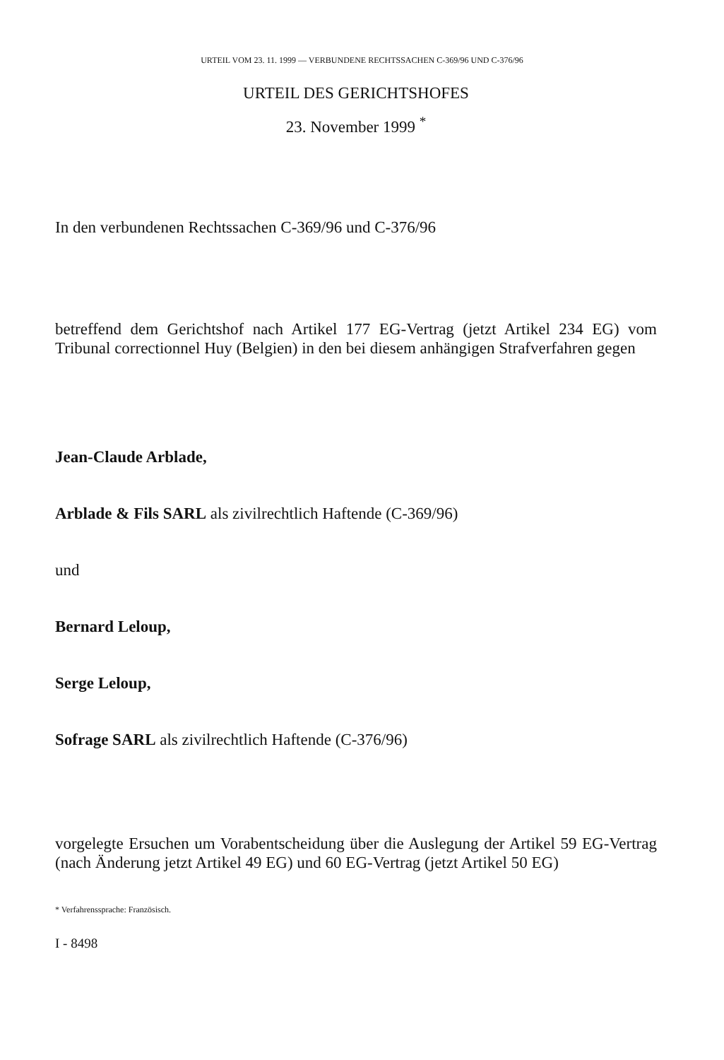URTEIL VOM 23. 11. 1999 — VERBUNDENE RECHTSSACHEN C-369/96 UND C-376/96
URTEIL DES GERICHTSHOFES
23. November 1999 <sup>*</sup>
In den verbundenen Rechtssachen C-369/96 und C-376/96
betreffend dem Gerichtshof nach Artikel 177 EG-Vertrag (jetzt Artikel 234 EG) vom Tribunal correctionnel Huy (Belgien) in den bei diesem anhängigen Strafverfahren gegen
Jean-Claude Arblade,
Arblade & Fils SARL als zivilrechtlich Haftende (C-369/96)
und
Bernard Leloup,
Serge Leloup,
Sofrage SARL als zivilrechtlich Haftende (C-376/96)
vorgelegte Ersuchen um Vorabentscheidung über die Auslegung der Artikel 59 EG-Vertrag (nach Änderung jetzt Artikel 49 EG) und 60 EG-Vertrag (jetzt Artikel 50 EG)
* Verfahrenssprache: Französisch.
I - 8498